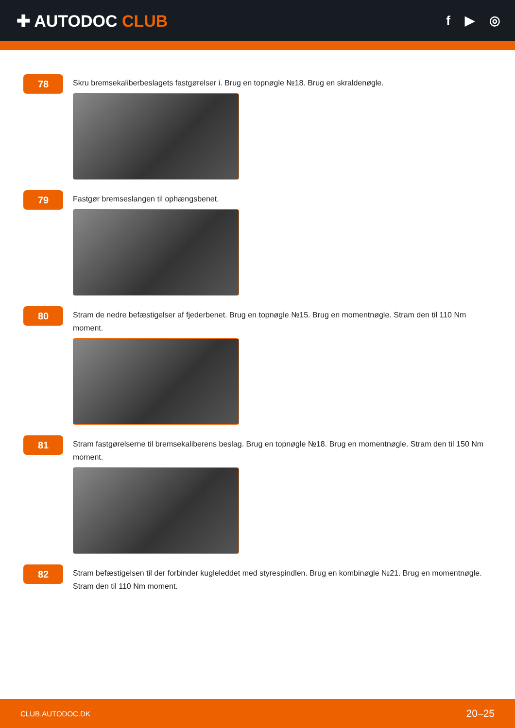✚ AUTODOC CLUB
f ▶ ◎
78
Skru bremsekaliberbeslagets fastgørelser i. Brug en topnøgle №18. Brug en skraldenøgle.
79
Fastgør bremseslangen til ophængsbenet.
80
Stram de nedre befæstigelser af fjederbenet. Brug en topnøgle №15. Brug en momentnøgle. Stram den til 110 Nm moment.
81
Stram fastgørelserne til bremsekaliberens beslag. Brug en topnøgle №18. Brug en momentnøgle. Stram den til 150 Nm moment.
82
Stram befæstigelsen til der forbinder kugleleddet med styrespindlen. Brug en kombinøgle №21. Brug en momentnøgle. Stram den til 110 Nm moment.
CLUB.AUTODOC.DK 20–25